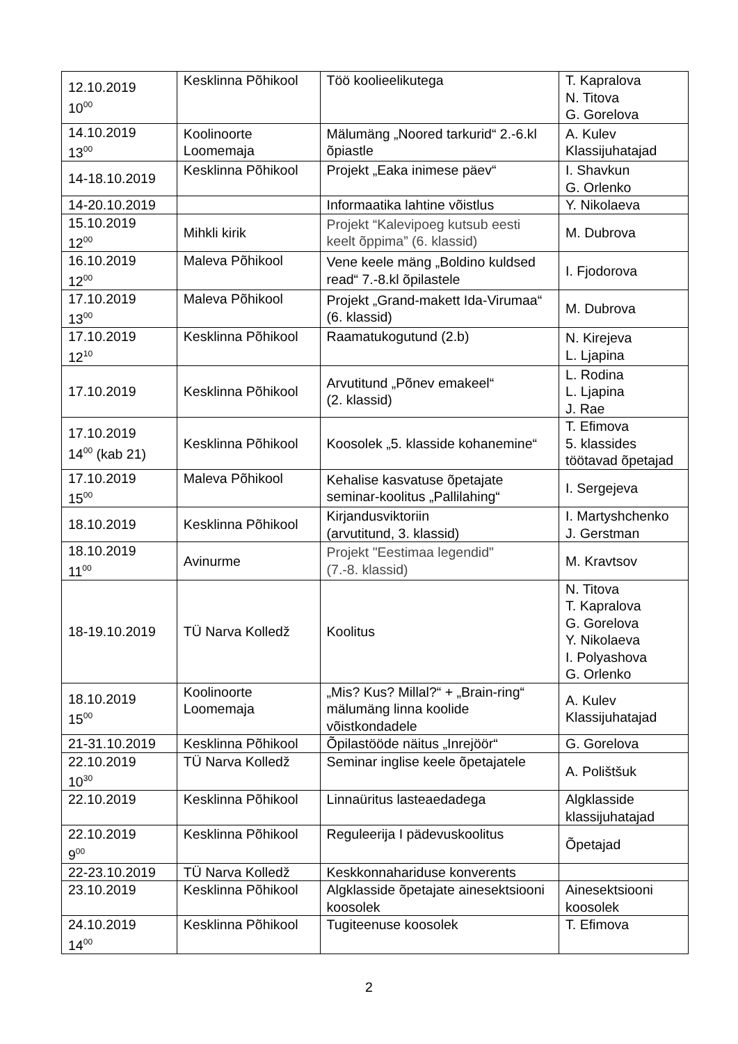| 12.10.2019 10<sup>00</sup> | Kesklinna Põhikool | Töö koolieelikutega | T. Kapralova N. Titova G. Gorelova |
| 14.10.2019 13<sup>00</sup> | Koolinoorte Loomemaja | Mälumäng „Noored tarkurid“ 2.-6.kl õpiastle | A. Kulev Klassijuhatajad |
| 14-18.10.2019 | Kesklinna Põhikool | Projekt „Eaka inimese päev“ | I. Shavkun G. Orlenko |
| 14-20.10.2019 | | Informaatika lahtine võistlus | Y. Nikolaeva |
| 15.10.2019 12<sup>00</sup> | Mihkli kirik | Projekt “Kalevipoeg kutsub eesti keelt õppima” (6. klassid) | M. Dubrova |
| 16.10.2019 12<sup>00</sup> | Maleva Põhikool | Vene keele mäng „Boldino kuldsed read“ 7.-8.kl õpilastele | I. Fjodorova |
| 17.10.2019 13<sup>00</sup> | Maleva Põhikool | Projekt „Grand-makett Ida-Virumaa“ (6. klassid) | M. Dubrova |
| 17.10.2019 12<sup>10</sup> | Kesklinna Põhikool | Raamatukogutund (2.b) | N. Kirejeva L. Ljapina |
| 17.10.2019 | Kesklinna Põhikool | Arvutitund „Põnev emakeel“ (2. klassid) | L. Rodina L. Ljapina J. Rae |
| 17.10.2019 14<sup>00</sup> (kab 21) | Kesklinna Põhikool | Koosolek „5. klasside kohanemine“ | T. Efimova 5. klassides töötavad õpetajad |
| 17.10.2019 15<sup>00</sup> | Maleva Põhikool | Kehalise kasvatuse õpetajate seminar-koolitus „Pallilahing“ | I. Sergejeva |
| 18.10.2019 | Kesklinna Põhikool | Kirjandusviktoriin (arvutitund, 3. klassid) | I. Martyshchenko J. Gerstman |
| 18.10.2019 11<sup>00</sup> | Avinurme | Projekt "Eestimaa legendid" (7.-8. klassid) | M. Kravtsov |
| 18-19.10.2019 | TÜ Narva Kolledž | Koolitus | N. Titova T. Kapralova G. Gorelova Y. Nikolaeva I. Polyashova G. Orlenko |
| 18.10.2019 15<sup>00</sup> | Koolinoorte Loomemaja | „Mis? Kus? Millal?“ + „Brain-ring“ mälumäng linna koolide võistkondadele | A. Kulev Klassijuhatajad |
| 21-31.10.2019 | Kesklinna Põhikool | Õpilastööde näitus „Inrejöör“ | G. Gorelova |
| 22.10.2019 10<sup>30</sup> | TÜ Narva Kolledž | Seminar inglise keele õpetajatele | A. Polištšuk |
| 22.10.2019 | Kesklinna Põhikool | Linnaüritus lasteaedadega | Algklasside klassijuhatajad |
| 22.10.2019 9<sup>00</sup> | Kesklinna Põhikool | Reguleerija I pädevuskoolitus | Õpetajad |
| 22-23.10.2019 | TÜ Narva Kolledž | Keskkonnahariduse konverents | |
| 23.10.2019 | Kesklinna Põhikool | Algklasside õpetajate ainesektsiooni koosolek | Ainesektsiooni koosolek |
| 24.10.2019 14<sup>00</sup> | Kesklinna Põhikool | Tugiteenuse koosolek | T. Efimova |
2